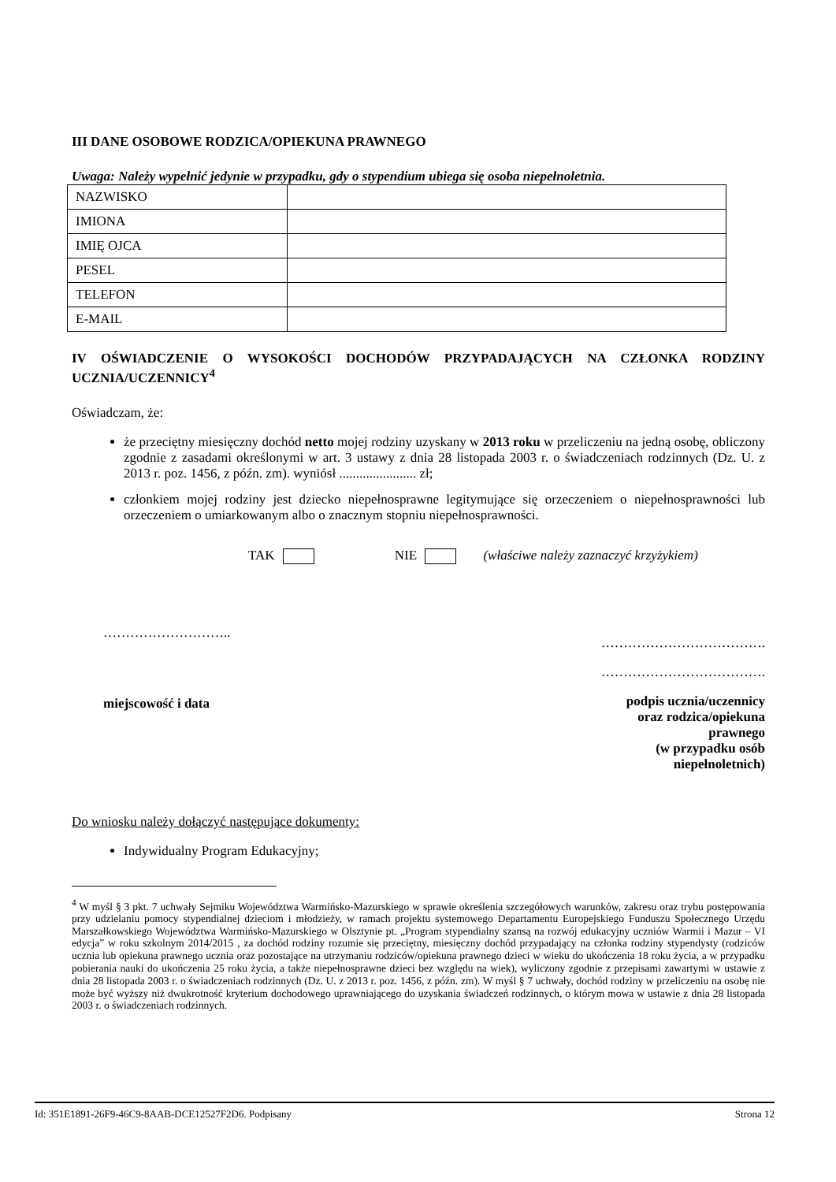III DANE OSOBOWE RODZICA/OPIEKUNA PRAWNEGO
Uwaga: Należy wypełnić jedynie w przypadku, gdy o stypendium ubiega się osoba niepełnoletnia.
| NAZWISKO | |
| IMIONA | |
| IMIĘ OJCA | |
| PESEL | |
| TELEFON | |
| E-MAIL | |
IV OŚWIADCZENIE O WYSOKOŚCI DOCHODÓW PRZYPADAJĄCYCH NA CZŁONKA RODZINY UCZNIA/UCZENNICY<sup>4</sup>
Oświadczam, że:
że przeciętny miesięczny dochód netto mojej rodziny uzyskany w 2013 roku w przeliczeniu na jedną osobę, obliczony zgodnie z zasadami określonymi w art. 3 ustawy z dnia 28 listopada 2003 r. o świadczeniach rodzinnych (Dz. U. z 2013 r. poz. 1456, z późn. zm). wyniósł ....................... zł;
członkiem mojej rodziny jest dziecko niepełnosprawne legitymujące się orzeczeniem o niepełnosprawności lub orzeczeniem o umiarkowanym albo o znacznym stopniu niepełnosprawności.
TAK NIE (właściwe należy zaznaczyć krzyżykiem)
………………………..
miejscowość i data
……………………………….
……………………………….
podpis ucznia/uczennicy
oraz rodzica/opiekuna
prawnego
(w przypadku osób
niepełnoletnich)
Do wniosku należy dołączyć następujące dokumenty:
Indywidualny Program Edukacyjny;
<sup>4</sup> W myśl § 3 pkt. 7 uchwały Sejmiku Województwa Warmińsko-Mazurskiego w sprawie określenia szczegółowych warunków, zakresu oraz trybu postępowania przy udzielaniu pomocy stypendialnej dzieciom i młodzieży, w ramach projektu systemowego Departamentu Europejskiego Funduszu Społecznego Urzędu Marszałkowskiego Województwa Warmińsko-Mazurskiego w Olsztynie pt. „Program stypendialny szansą na rozwój edukacyjny uczniów Warmii i Mazur – VI edycja” w roku szkolnym 2014/2015 , za dochód rodziny rozumie się przeciętny, miesięczny dochód przypadający na członka rodziny stypendysty (rodziców ucznia lub opiekuna prawnego ucznia oraz pozostające na utrzymaniu rodziców/opiekuna prawnego dzieci w wieku do ukończenia 18 roku życia, a w przypadku pobierania nauki do ukończenia 25 roku życia, a także niepełnosprawne dzieci bez względu na wiek), wyliczony zgodnie z przepisami zawartymi w ustawie z dnia 28 listopada 2003 r. o świadczeniach rodzinnych (Dz. U. z 2013 r. poz. 1456, z późn. zm). W myśl § 7 uchwały, dochód rodziny w przeliczeniu na osobę nie może być wyższy niż dwukrotność kryterium dochodowego uprawniającego do uzyskania świadczeń rodzinnych, o którym mowa w ustawie z dnia 28 listopada 2003 r. o świadczeniach rodzinnych.
Id: 351E1891-26F9-46C9-8AAB-DCE12527F2D6. Podpisany Strona 12